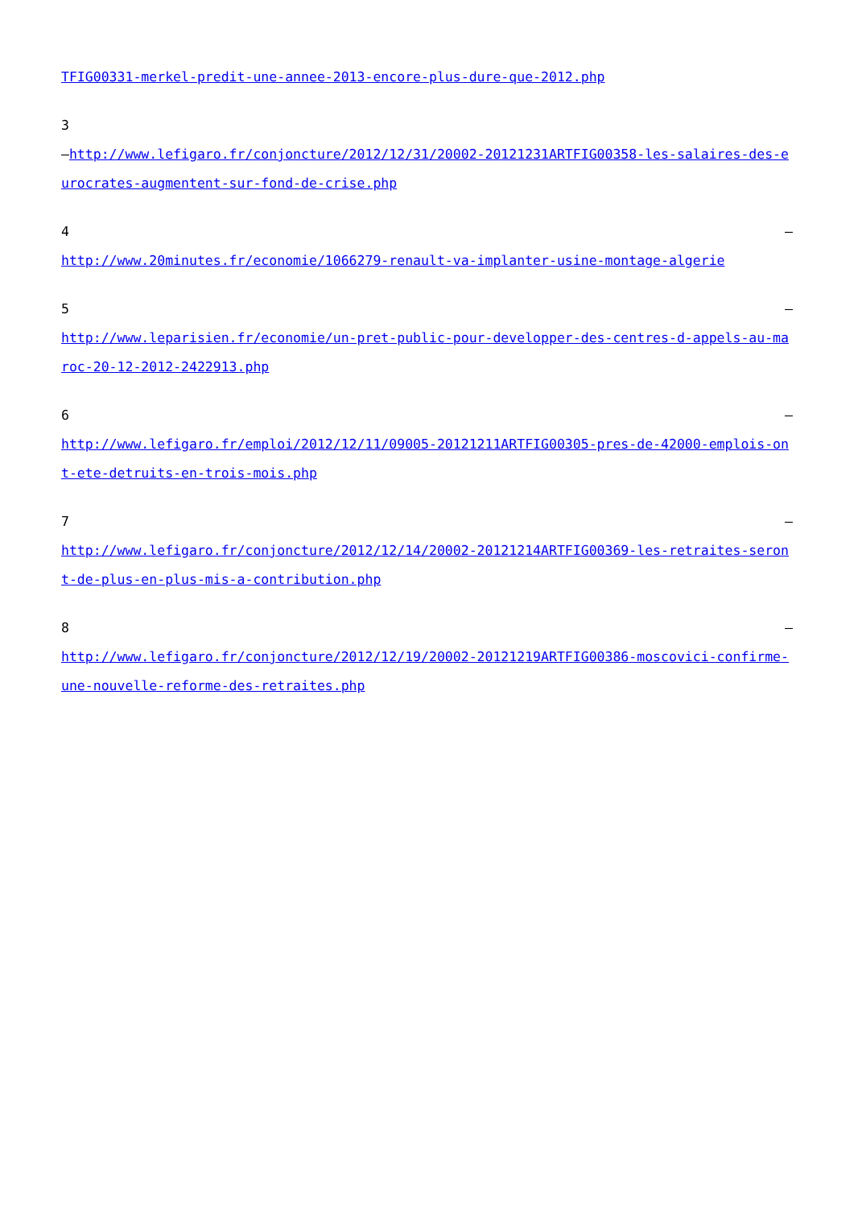TFIG00331-merkel-predit-une-annee-2013-encore-plus-dure-que-2012.php
3
–http://www.lefigaro.fr/conjoncture/2012/12/31/20002-20121231ARTFIG00358-les-salaires-des-eurocrates-augmentent-sur-fond-de-crise.php
4 –
http://www.20minutes.fr/economie/1066279-renault-va-implanter-usine-montage-algerie
5 –
http://www.leparisien.fr/economie/un-pret-public-pour-developper-des-centres-d-appels-au-maroc-20-12-2012-2422913.php
6 –
http://www.lefigaro.fr/emploi/2012/12/11/09005-20121211ARTFIG00305-pres-de-42000-emplois-ont-ete-detruits-en-trois-mois.php
7 –
http://www.lefigaro.fr/conjoncture/2012/12/14/20002-20121214ARTFIG00369-les-retraites-seront-de-plus-en-plus-mis-a-contribution.php
8 –
http://www.lefigaro.fr/conjoncture/2012/12/19/20002-20121219ARTFIG00386-moscovici-confirme-une-nouvelle-reforme-des-retraites.php